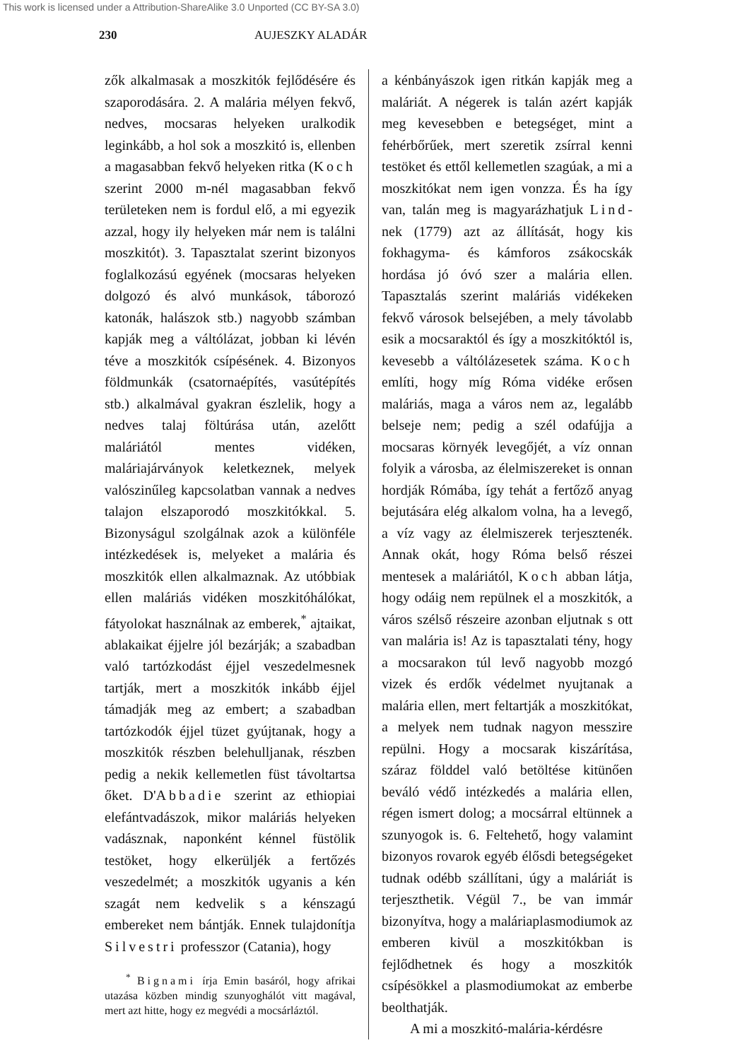This work is licensed under a Attribution-ShareAlike 3.0 Unported (CC BY-SA 3.0)
230 AUJESZKY ALADÁR
zők alkalmasak a moszkitók fejlődésére és szaporodására. 2. A malária mélyen fekvő, nedves, mocsaras helyeken uralkodik leginkább, a hol sok a moszkitó is, ellenben a magasabban fekvő helyeken ritka (Koch szerint 2000 m-nél magasabban fekvő területeken nem is fordul elő, a mi egyezik azzal, hogy ily helyeken már nem is találni moszkitót). 3. Tapasztalat szerint bizonyos foglalkozású egyének (mocsaras helyeken dolgozó és alvó munkások, táborozó katonák, halászok stb.) nagyobb számban kapják meg a váltólázat, jobban ki lévén téve a moszkitók csípésének. 4. Bizonyos földmunkák (csatornaépítés, vasútépítés stb.) alkalmával gyakran észlelik, hogy a nedves talaj föltúrása után, azelőtt maláriától mentes vidéken, maláriajárványok keletkeznek, melyek valószinűleg kapcsolatban vannak a nedves talajon elszaporodó moszkitókkal. 5. Bizonyságul szolgálnak azok a különféle intézkedések is, melyeket a malária és moszkitók ellen alkalmaznak. Az utóbbiak ellen maláriás vidéken moszkitóhálókat, fátyolokat használnak az emberek,<sup>*</sup> ajtaikat, ablakaikat éjjelre jól bezárják; a szabadban való tartózkodást éjjel veszedelmesnek tartják, mert a moszkitók inkább éjjel támadják meg az embert; a szabadban tartózkodók éjjel tüzet gyújtanak, hogy a moszkitók részben belehulljanak, részben pedig a nekik kellemetlen füst távoltartsa őket. D'Abbadie szerint az ethiopiai elefántvadászok, mikor maláriás helyeken vadásznak, naponként kénnel füstölik testöket, hogy elkerüljék a fertőzés veszedelmét; a moszkitók ugyanis a kén szagát nem kedvelik s a kénszagú embereket nem bántják. Ennek tulajdonítja Silvestri professzor (Catania), hogy
<sup>*</sup> Bignami írja Emin basáról, hogy afrikai utazása közben mindig szunyoghálót vitt magával, mert azt hitte, hogy ez megvédi a mocsárláztól.
a kénbányászok igen ritkán kapják meg a maláriát. A négerek is talán azért kapják meg kevesebben e betegséget, mint a fehérbőrűek, mert szeretik zsírral kenni testöket és ettől kellemetlen szagúak, a mi a moszkitókat nem igen vonzza. És ha így van, talán meg is magyarázhatjuk Lind-nek (1779) azt az állítását, hogy kis fokhagyma- és kámforos zsákocskák hordása jó óvó szer a malária ellen. Tapasztalás szerint maláriás vidékeken fekvő városok belsejében, a mely távolabb esik a mocsaraktól és így a moszkitóktól is, kevesebb a váltólázesetek száma. Koch említi, hogy míg Róma vidéke erősen maláriás, maga a város nem az, legalább belseje nem; pedig a szél odafújja a mocsaras környék levegőjét, a víz onnan folyik a városba, az élelmiszereket is onnan hordják Rómába, így tehát a fertőző anyag bejutására elég alkalom volna, ha a levegő, a víz vagy az élelmiszerek terjesztenék. Annak okát, hogy Róma belső részei mentesek a maláriától, Koch abban látja, hogy odáig nem repülnek el a moszkitók, a város szélső részeire azonban eljutnak s ott van malária is! Az is tapasztalati tény, hogy a mocsarakon túl levő nagyobb mozgó vizek és erdők védelmet nyujtanak a malária ellen, mert feltartják a moszkitókat, a melyek nem tudnak nagyon messzire repülni. Hogy a mocsarak kiszárítása, száraz földdel való betöltése kitünően beváló védő intézkedés a malária ellen, régen ismert dolog; a mocsárral eltünnek a szunyogok is. 6. Feltehető, hogy valamint bizonyos rovarok egyéb élősdi betegségeket tudnak odébb szállítani, úgy a maláriát is terjeszthetik. Végül 7., be van immár bizonyítva, hogy a maláriaplasmodiumok az emberen kivül a moszkitókban is fejlődhetnek és hogy a moszkitók csípésökkel a plasmodiumokat az emberbe beolthatják.
A mi a moszkitó-malária-kérdésre